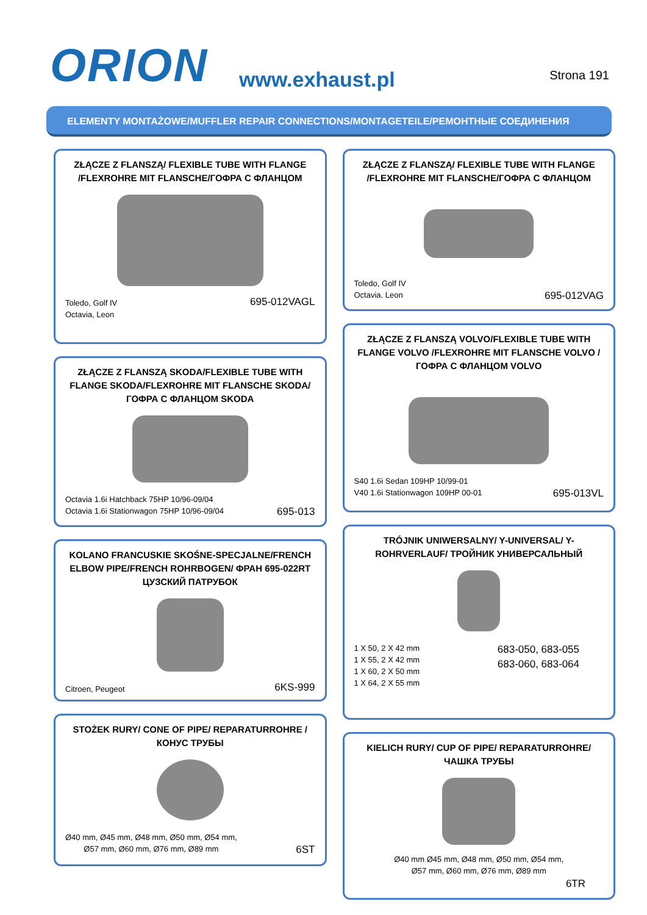ORION
www.exhaust.pl
Strona 191
ELEMENTY MONTAŻOWE/MUFFLER REPAIR CONNECTIONS/MONTAGETEILE/РЕМОНТНЫЕ СОЕДИНЕНИЯ
ZŁĄCZE Z FLANSZĄ/ FLEXIBLE TUBE WITH FLANGE /FLEXROHRE MIT FLANSCHE/ГОФРА С ФЛАНЦОМ
Toledo, Golf IV
Octavia, Leon
695-012VAGL
ZŁĄCZE Z FLANSZĄ SKODA/FLEXIBLE TUBE WITH FLANGE SKODA/FLEXROHRE MIT FLANSCHE SKODA/ ГОФРА С ФЛАНЦОМ SKODA
Octavia 1.6i Hatchback 75HP 10/96-09/04
Octavia 1.6i Stationwagon 75HP 10/96-09/04
695-013
KOLANO FRANCUSKIE SKOŚNE-SPECJALNE/FRENCH ELBOW PIPE/FRENCH ROHRBOGEN/ ФРАН 695-022RT ЦУЗСКИЙ ПАТРУБОК
Citroen, Peugeot
6KS-999
STOŻEK RURY/ CONE OF PIPE/ REPARATURROHRE /КОНУС ТРУБЫ
Ø40 mm, Ø45 mm, Ø48 mm, Ø50 mm, Ø54 mm,
Ø57 mm, Ø60 mm, Ø76 mm, Ø89 mm
6ST
ZŁĄCZE Z FLANSZĄ/ FLEXIBLE TUBE WITH FLANGE /FLEXROHRE MIT FLANSCHE/ГОФРА С ФЛАНЦОМ
Toledo, Golf IV
Octavia. Leon
695-012VAG
ZŁĄCZE Z FLANSZĄ VOLVO/FLEXIBLE TUBE WITH FLANGE VOLVO /FLEXROHRE MIT FLANSCHE VOLVO /ГОФРА С ФЛАНЦОМ VOLVO
S40 1.6i Sedan 109HP 10/99-01
V40 1.6i Stationwagon 109HP 00-01
695-013VL
TRÓJNIK UNIWERSALNY/ Y-UNIVERSAL/ Y-ROHRVERLAUF/ ТРОЙНИК УНИВЕРСАЛЬНЫЙ
1 X 50, 2 X 42 mm
1 X 55, 2 X 42 mm
1 X 60, 2 X 50 mm
1 X 64, 2 X 55 mm
683-050, 683-055
683-060, 683-064
KIELICH RURY/ CUP OF PIPE/ REPARATURROHRE/ЧАШКА ТРУБЫ
Ø40 mm Ø45 mm, Ø48 mm, Ø50 mm, Ø54 mm,
Ø57 mm, Ø60 mm, Ø76 mm, Ø89 mm
6TR